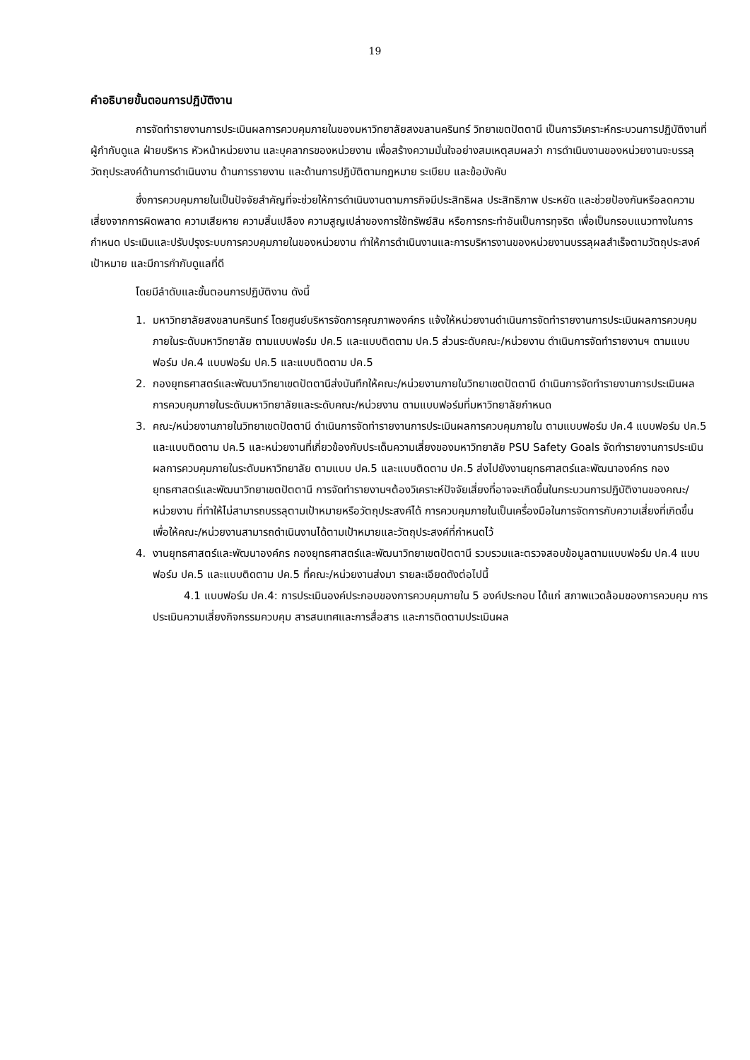19
คำอธิบายขั้นตอนการปฏิบัติงาน
การจัดทำรายงานการประเมินผลการควบคุมภายในของมหาวิทยาลัยสงขลานครินทร์ วิทยาเขตปัตตานี เป็นการวิเคราะห์กระบวนการปฏิบัติงานที่ผู้กำกับดูแล ฝ่ายบริหาร หัวหน้าหน่วยงาน และบุคลากรของหน่วยงาน เพื่อสร้างความมั่นใจอย่างสมเหตุสมผลว่า การดำเนินงานของหน่วยงานจะบรรลุวัตถุประสงค์ด้านการดำเนินงาน ด้านการรายงาน และด้านการปฏิบัติตามกฎหมาย ระเบียบ และข้อบังคับ
ซึ่งการควบคุมภายในเป็นปัจจัยสำคัญที่จะช่วยให้การดำเนินงานตามภารกิจมีประสิทธิผล ประสิทธิภาพ ประหยัด และช่วยป้องกันหรือลดความเสี่ยงจากการผิดพลาด ความเสียหาย ความสิ้นเปลือง ความสูญเปล่าของการใช้ทรัพย์สิน หรือการกระทำอันเป็นการทุจริต เพื่อเป็นกรอบแนวทางในการกำหนด ประเมินและปรับปรุงระบบการควบคุมภายในของหน่วยงาน ทำให้การดำเนินงานและการบริหารงานของหน่วยงานบรรลุผลสำเร็จตามวัตถุประสงค์ เป้าหมาย และมีการกำกับดูแลที่ดี
โดยมีลำดับและขั้นตอนการปฏิบัติงาน ดังนี้
1. มหาวิทยาลัยสงขลานครินทร์ โดยศูนย์บริหารจัดการคุณภาพองค์กร แจ้งให้หน่วยงานดำเนินการจัดทำรายงานการประเมินผลการควบคุมภายในระดับมหาวิทยาลัย ตามแบบฟอร์ม ปค.5 และแบบติดตาม ปค.5 ส่วนระดับคณะ/หน่วยงาน ดำเนินการจัดทำรายงานฯ ตามแบบฟอร์ม ปค.4 แบบฟอร์ม ปค.5 และแบบติดตาม ปค.5
2. กองยุทธศาสตร์และพัฒนาวิทยาเขตปัตตานีส่งบันทึกให้คณะ/หน่วยงานภายในวิทยาเขตปัตตานี ดำเนินการจัดทำรายงานการประเมินผลการควบคุมภายในระดับมหาวิทยาลัยและระดับคณะ/หน่วยงาน ตามแบบฟอร์มที่มหาวิทยาลัยกำหนด
3. คณะ/หน่วยงานภายในวิทยาเขตปัตตานี ดำเนินการจัดทำรายงานการประเมินผลการควบคุมภายใน ตามแบบฟอร์ม ปค.4 แบบฟอร์ม ปค.5 และแบบติดตาม ปค.5 และหน่วยงานที่เกี่ยวข้องกับประเด็นความเสี่ยงของมหาวิทยาลัย PSU Safety Goals จัดทำรายงานการประเมินผลการควบคุมภายในระดับมหาวิทยาลัย ตามแบบ ปค.5 และแบบติดตาม ปค.5 ส่งไปยังงานยุทธศาสตร์และพัฒนาองค์กร กองยุทธศาสตร์และพัฒนาวิทยาเขตปัตตานี การจัดทำรายงานฯต้องวิเคราะห์ปัจจัยเสี่ยงที่อาจจะเกิดขึ้นในกระบวนการปฏิบัติงานของคณะ/หน่วยงาน ที่ทำให้ไม่สามารถบรรลุตามเป้าหมายหรือวัตถุประสงค์ได้ การควบคุมภายในเป็นเครื่องมือในการจัดการกับความเสี่ยงที่เกิดขึ้น เพื่อให้คณะ/หน่วยงานสามารถดำเนินงานได้ตามเป้าหมายและวัตถุประสงค์ที่กำหนดไว้
4. งานยุทธศาสตร์และพัฒนาองค์กร กองยุทธศาสตร์และพัฒนาวิทยาเขตปัตตานี รวบรวมและตรวจสอบข้อมูลตามแบบฟอร์ม ปค.4 แบบฟอร์ม ปค.5 และแบบติดตาม ปค.5 ที่คณะ/หน่วยงานส่งมา รายละเอียดดังต่อไปนี้
4.1 แบบฟอร์ม ปค.4: การประเมินองค์ประกอบของการควบคุมภายใน 5 องค์ประกอบ ได้แก่ สภาพแวดล้อมของการควบคุม การประเมินความเสี่ยงกิจกรรมควบคุม สารสนเทศและการสื่อสาร และการติดตามประเมินผล